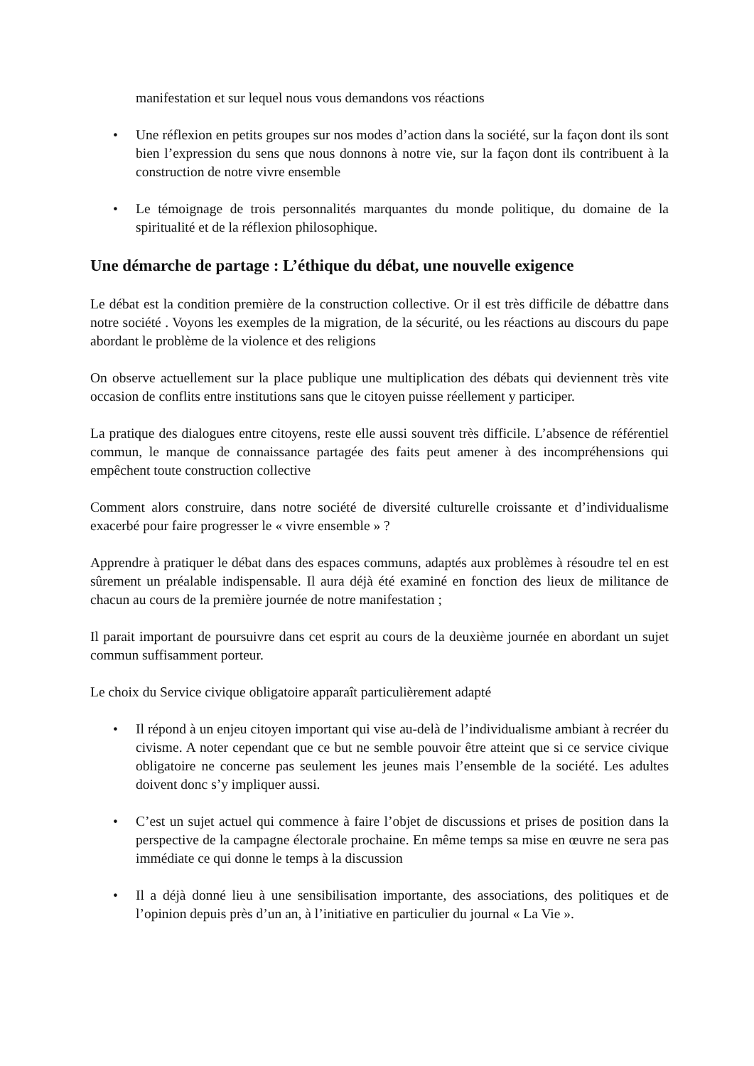manifestation et sur lequel nous vous demandons vos réactions
• Une réflexion en petits groupes sur nos modes d’action dans la société, sur la façon dont ils sont bien l’expression du sens que nous donnons à notre vie, sur la façon dont ils contribuent à la construction de notre vivre ensemble
• Le témoignage de trois personnalités marquantes du monde politique, du domaine de la spiritualité et de la réflexion philosophique.
Une démarche de partage : L’éthique du débat, une nouvelle exigence
Le débat est la condition première de la construction collective. Or il est très difficile de débattre dans notre société . Voyons les exemples de la migration, de la sécurité, ou les réactions au discours du pape abordant le problème de la violence et des religions
On observe actuellement sur la place publique une multiplication des débats qui deviennent très vite occasion de conflits entre institutions sans que le citoyen puisse réellement y participer.
La pratique des dialogues entre citoyens, reste elle aussi souvent très difficile. L’absence de référentiel commun, le manque de connaissance partagée des faits peut amener à des incompréhensions qui empêchent toute construction collective
Comment alors construire, dans notre société de diversité culturelle croissante et d’individualisme exacerbé pour faire progresser le « vivre ensemble » ?
Apprendre à pratiquer le débat dans des espaces communs, adaptés aux problèmes à résoudre tel en est sûrement un préalable indispensable. Il aura déjà été examiné en fonction des lieux de militance de chacun au cours de la première journée de notre manifestation ;
Il parait important de poursuivre dans cet esprit au cours de la deuxième journée en abordant un sujet commun suffisamment porteur.
Le choix du Service civique obligatoire apparaît particulièrement adapté
• Il répond à un enjeu citoyen important qui vise au-delà de l’individualisme ambiant à recréer du civisme. A noter cependant que ce but ne semble pouvoir être atteint que si ce service civique obligatoire ne concerne pas seulement les jeunes mais l’ensemble de la société. Les adultes doivent donc s’y impliquer aussi.
• C’est un sujet actuel qui commence à faire l’objet de discussions et prises de position dans la perspective de la campagne électorale prochaine. En même temps sa mise en œuvre ne sera pas immédiate ce qui donne le temps à la discussion
• Il a déjà donné lieu à une sensibilisation importante, des associations, des politiques et de l’opinion depuis près d’un an, à l’initiative en particulier du journal « La Vie ».